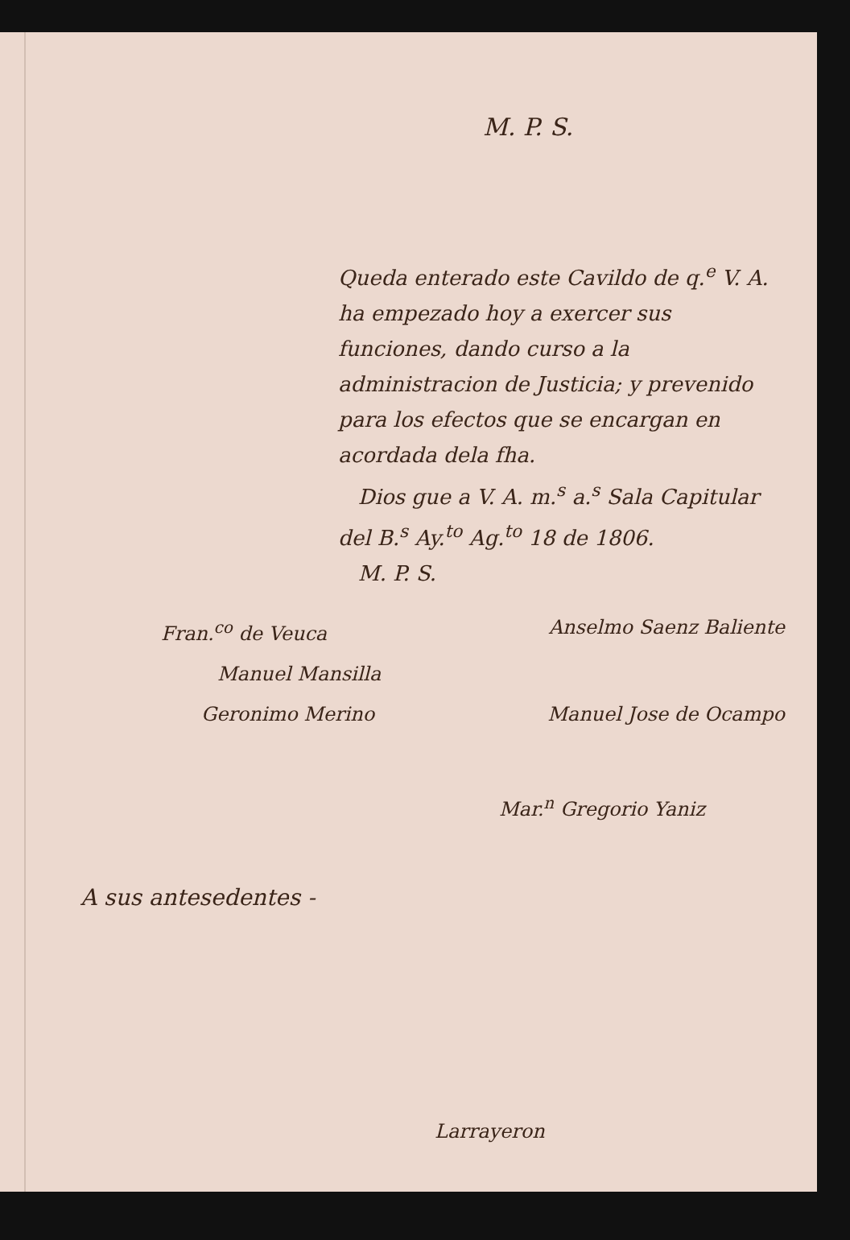M. P. S.
Queda enterado este Cavildo de q.<sup>e</sup> V. A. ha empezado hoy a exercer sus funciones, dando curso a la administracion de Justicia; y prevenido para los efectos que se encargan en acordada dela fha.
Dios gue a V. A. m.<sup>s</sup> a.<sup>s</sup> Sala Capitular del B.<sup>s</sup> Ay.<sup>to</sup> Ag.<sup>to</sup> 18 de 1806.
M. P. S.
Fran.<sup>co</sup> de Veuca Anselmo Saenz Baliente
Manuel Mansilla
Geronimo Merino Manuel Jose de Ocampo
Mar.<sup>n</sup> Gregorio Yaniz
A sus antesedentes -
Larrayeron